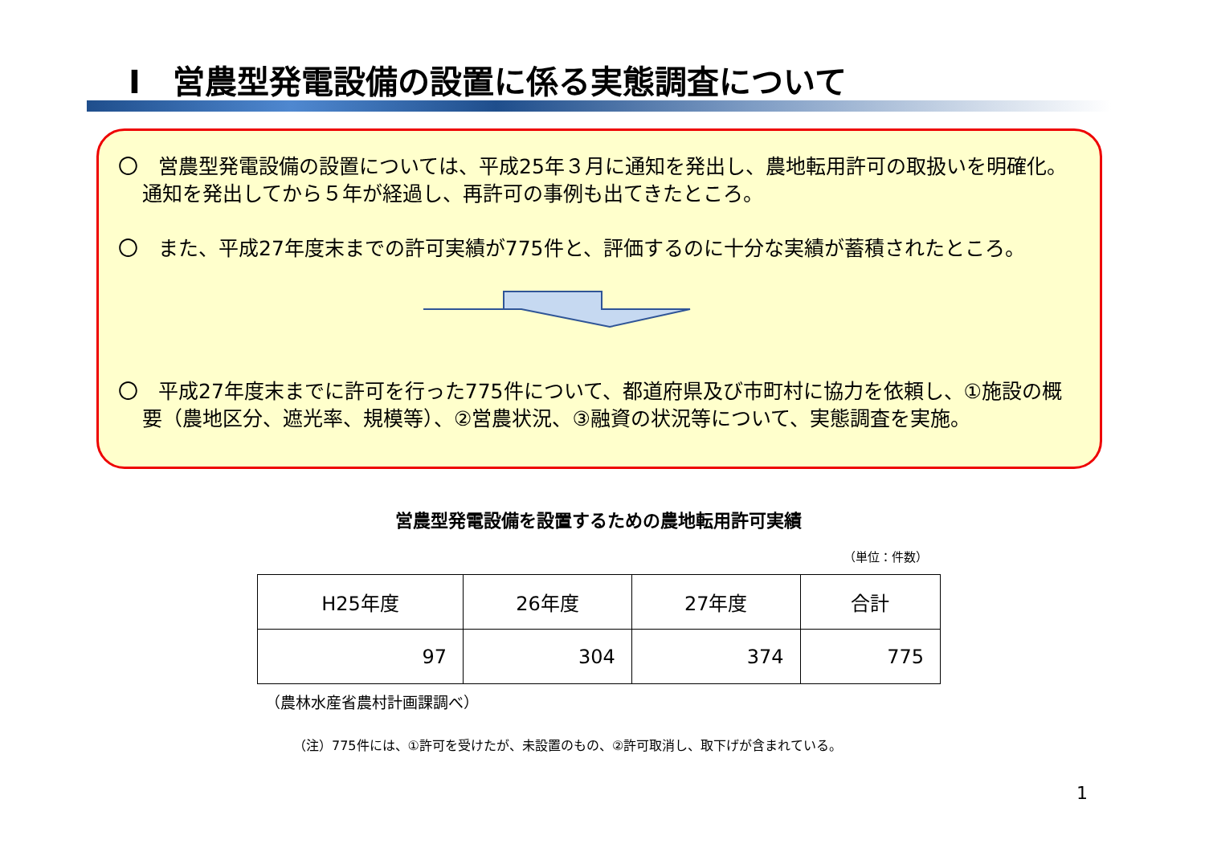Ⅰ　営農型発電設備の設置に係る実態調査について
〇　営農型発電設備の設置については、平成25年３月に通知を発出し、農地転用許可の取扱いを明確化。通知を発出してから５年が経過し、再許可の事例も出てきたところ。
〇　また、平成27年度末までの許可実績が775件と、評価するのに十分な実績が蓄積されたところ。
〇　平成27年度末までに許可を行った775件について、都道府県及び市町村に協力を依頼し、①施設の概要（農地区分、遮光率、規模等）、②営農状況、③融資の状況等について、実態調査を実施。
営農型発電設備を設置するための農地転用許可実績
（単位：件数）
| H25年度 | 26年度 | 27年度 | 合計 |
| --- | --- | --- | --- |
| 97 | 304 | 374 | 775 |
（農林水産省農村計画課調べ）
（注）775件には、①許可を受けたが、未設置のもの、②許可取消し、取下げが含まれている。
1